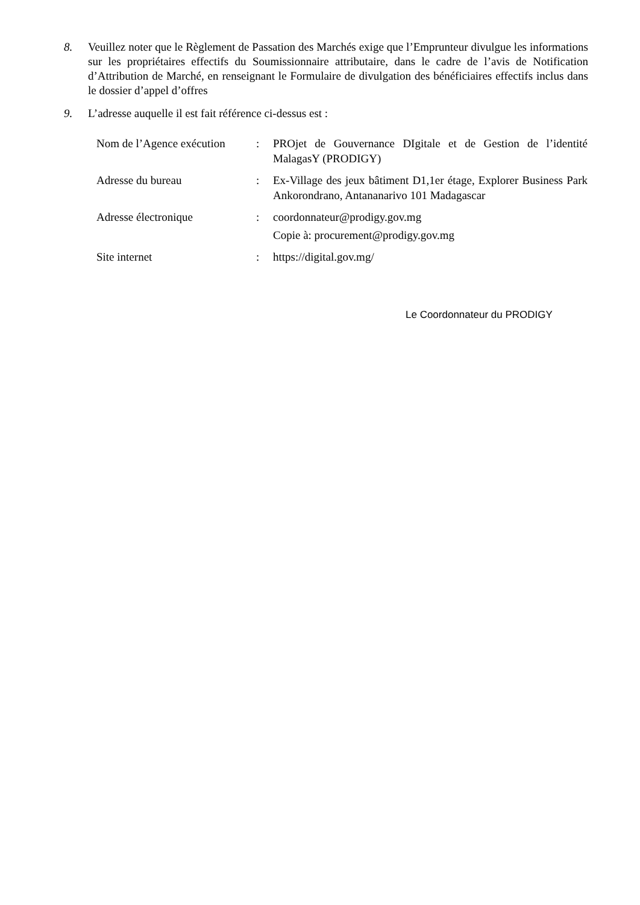8. Veuillez noter que le Règlement de Passation des Marchés exige que l’Emprunteur divulgue les informations sur les propriétaires effectifs du Soumissionnaire attributaire, dans le cadre de l’avis de Notification d’Attribution de Marché, en renseignant le Formulaire de divulgation des bénéficiaires effectifs inclus dans le dossier d’appel d’offres
9. L’adresse auquelle il est fait référence ci-dessus est :
| Nom de l’Agence exécution | : | PROjet de Gouvernance DIgitale et de Gestion de l’identité MalagasY (PRODIGY) |
| Adresse du bureau | : | Ex-Village des jeux bâtiment D1,1er étage, Explorer Business Park Ankorondrano, Antananarivo 101 Madagascar |
| Adresse électronique | : | coordonnateur@prodigy.gov.mg Copie à: procurement@prodigy.gov.mg |
| Site internet | : | https://digital.gov.mg/ |
Le Coordonnateur du PRODIGY